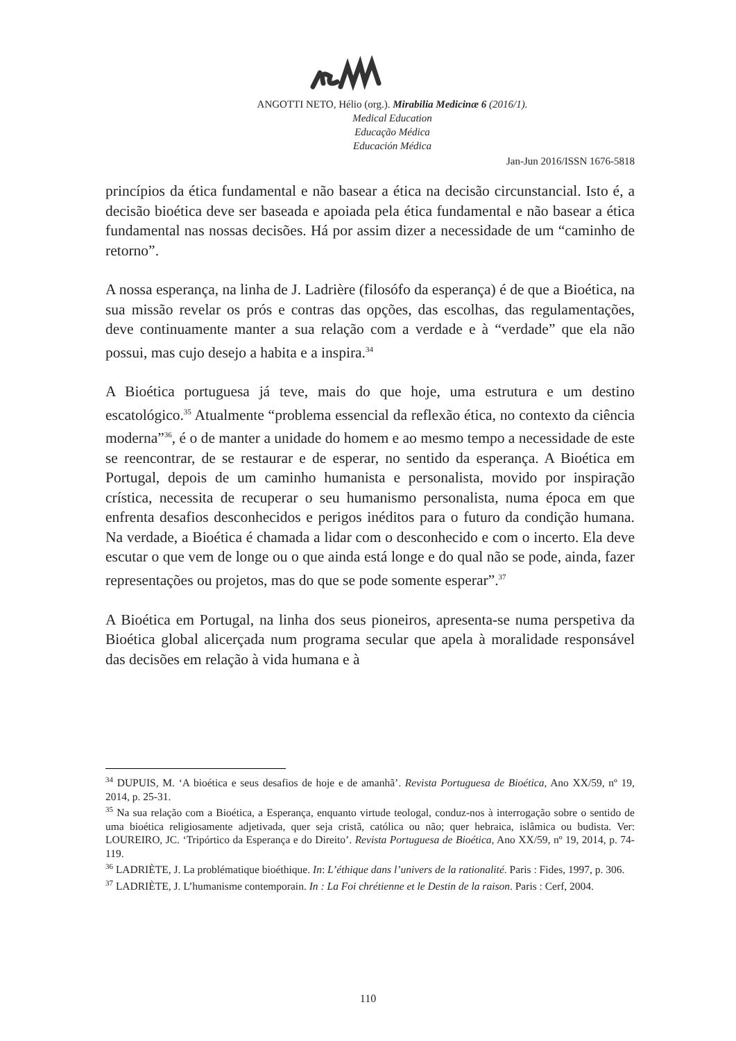ANGOTTI NETO, Hélio (org.). Mirabilia Medicinæ 6 (2016/1).
Medical Education
Educação Médica
Educación Médica
Jan-Jun 2016/ISSN 1676-5818
princípios da ética fundamental e não basear a ética na decisão circunstancial. Isto é, a decisão bioética deve ser baseada e apoiada pela ética fundamental e não basear a ética fundamental nas nossas decisões. Há por assim dizer a necessidade de um “caminho de retorno”.
A nossa esperança, na linha de J. Ladrière (filosófo da esperança) é de que a Bioética, na sua missão revelar os prós e contras das opções, das escolhas, das regulamentações, deve continuamente manter a sua relação com a verdade e à “verdade” que ela não possui, mas cujo desejo a habita e a inspira.<sup>34</sup>
A Bioética portuguesa já teve, mais do que hoje, uma estrutura e um destino escatológico.<sup>35</sup> Atualmente “problema essencial da reflexão ética, no contexto da ciência moderna”<sup>36</sup>, é o de manter a unidade do homem e ao mesmo tempo a necessidade de este se reencontrar, de se restaurar e de esperar, no sentido da esperança. A Bioética em Portugal, depois de um caminho humanista e personalista, movido por inspiração crística, necessita de recuperar o seu humanismo personalista, numa época em que enfrenta desafios desconhecidos e perigos inéditos para o futuro da condição humana. Na verdade, a Bioética é chamada a lidar com o desconhecido e com o incerto. Ela deve escutar o que vem de longe ou o que ainda está longe e do qual não se pode, ainda, fazer representações ou projetos, mas do que se pode somente esperar”.<sup>37</sup>
A Bioética em Portugal, na linha dos seus pioneiros, apresenta-se numa perspetiva da Bioética global alicerçada num programa secular que apela à moralidade responsável das decisões em relação à vida humana e à
<sup>34</sup> DUPUIS, M. ‘A bioética e seus desafios de hoje e de amanhã’. Revista Portuguesa de Bioética, Ano XX/59, nº 19, 2014, p. 25-31.
<sup>35</sup> Na sua relação com a Bioética, a Esperança, enquanto virtude teologal, conduz-nos à interrogação sobre o sentido de uma bioética religiosamente adjetivada, quer seja cristã, católica ou não; quer hebraica, islâmica ou budista. Ver: LOUREIRO, JC. ‘Tripórtico da Esperança e do Direito’. Revista Portuguesa de Bioética, Ano XX/59, nº 19, 2014, p. 74-119.
<sup>36</sup> LADRIÈTE, J. La problématique bioéthique. In: L’éthique dans l’univers de la rationalité. Paris : Fides, 1997, p. 306.
<sup>37</sup> LADRIÈTE, J. L’humanisme contemporain. In : La Foi chrétienne et le Destin de la raison. Paris : Cerf, 2004.
110